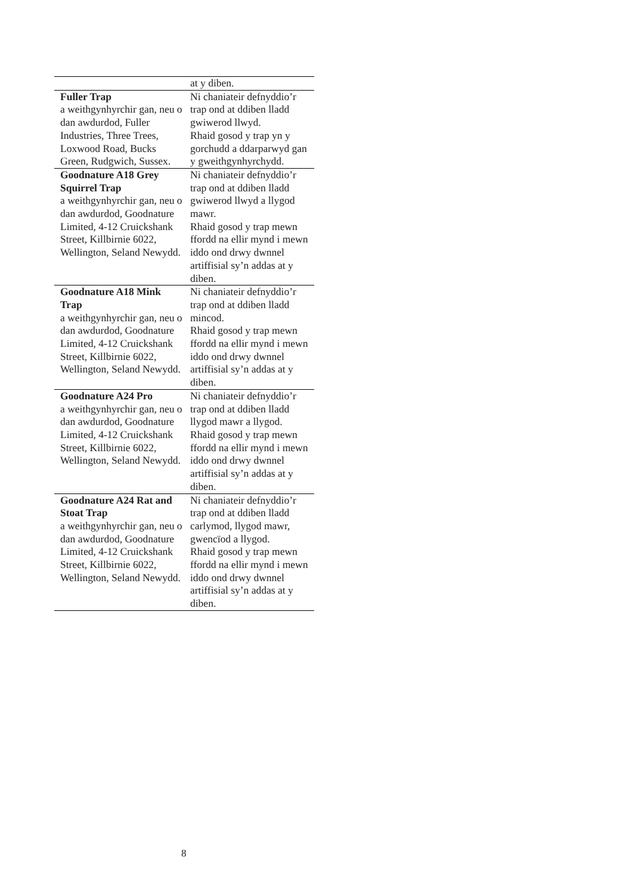| | at y diben. |
| Fuller Trap a weithgynhyrchir gan, neu o dan awdurdod, Fuller Industries, Three Trees, Loxwood Road, Bucks Green, Rudgwich, Sussex. | Ni chaniateir defnyddio’r trap ond at ddiben lladd gwiwerod llwyd. Rhaid gosod y trap yn y gorchudd a ddarparwyd gan y gweithgynhyrchydd. |
| Goodnature A18 Grey Squirrel Trap a weithgynhyrchir gan, neu o dan awdurdod, Goodnature Limited, 4-12 Cruickshank Street, Killbirnie 6022, Wellington, Seland Newydd. | Ni chaniateir defnyddio’r trap ond at ddiben lladd gwiwerod llwyd a llygod mawr. Rhaid gosod y trap mewn ffordd na ellir mynd i mewn iddo ond drwy dwnnel artiffisial sy’n addas at y diben. |
| Goodnature A18 Mink Trap a weithgynhyrchir gan, neu o dan awdurdod, Goodnature Limited, 4-12 Cruickshank Street, Killbirnie 6022, Wellington, Seland Newydd. | Ni chaniateir defnyddio’r trap ond at ddiben lladd mincod. Rhaid gosod y trap mewn ffordd na ellir mynd i mewn iddo ond drwy dwnnel artiffisial sy’n addas at y diben. |
| Goodnature A24 Pro a weithgynhyrchir gan, neu o dan awdurdod, Goodnature Limited, 4-12 Cruickshank Street, Killbirnie 6022, Wellington, Seland Newydd. | Ni chaniateir defnyddio’r trap ond at ddiben lladd llygod mawr a llygod. Rhaid gosod y trap mewn ffordd na ellir mynd i mewn iddo ond drwy dwnnel artiffisial sy’n addas at y diben. |
| Goodnature A24 Rat and Stoat Trap a weithgynhyrchir gan, neu o dan awdurdod, Goodnature Limited, 4-12 Cruickshank Street, Killbirnie 6022, Wellington, Seland Newydd. | Ni chaniateir defnyddio’r trap ond at ddiben lladd carlymod, llygod mawr, gwencïod a llygod. Rhaid gosod y trap mewn ffordd na ellir mynd i mewn iddo ond drwy dwnnel artiffisial sy’n addas at y diben. |
8